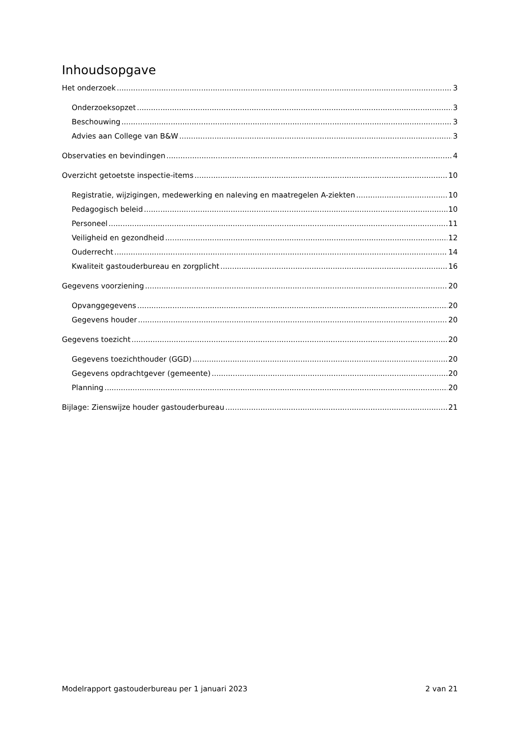Inhoudsopgave
Het onderzoek 3
Onderzoeksopzet 3
Beschouwing 3
Advies aan College van B&W 3
Observaties en bevindingen 4
Overzicht getoetste inspectie-items 10
Registratie, wijzigingen, medewerking en naleving en maatregelen A-ziekten 10
Pedagogisch beleid 10
Personeel 11
Veiligheid en gezondheid 12
Ouderrecht 14
Kwaliteit gastouderbureau en zorgplicht 16
Gegevens voorziening 20
Opvanggegevens 20
Gegevens houder 20
Gegevens toezicht 20
Gegevens toezichthouder (GGD) 20
Gegevens opdrachtgever (gemeente) 20
Planning 20
Bijlage: Zienswijze houder gastouderbureau 21
Modelrapport gastouderbureau per 1 januari 2023 2 van 21